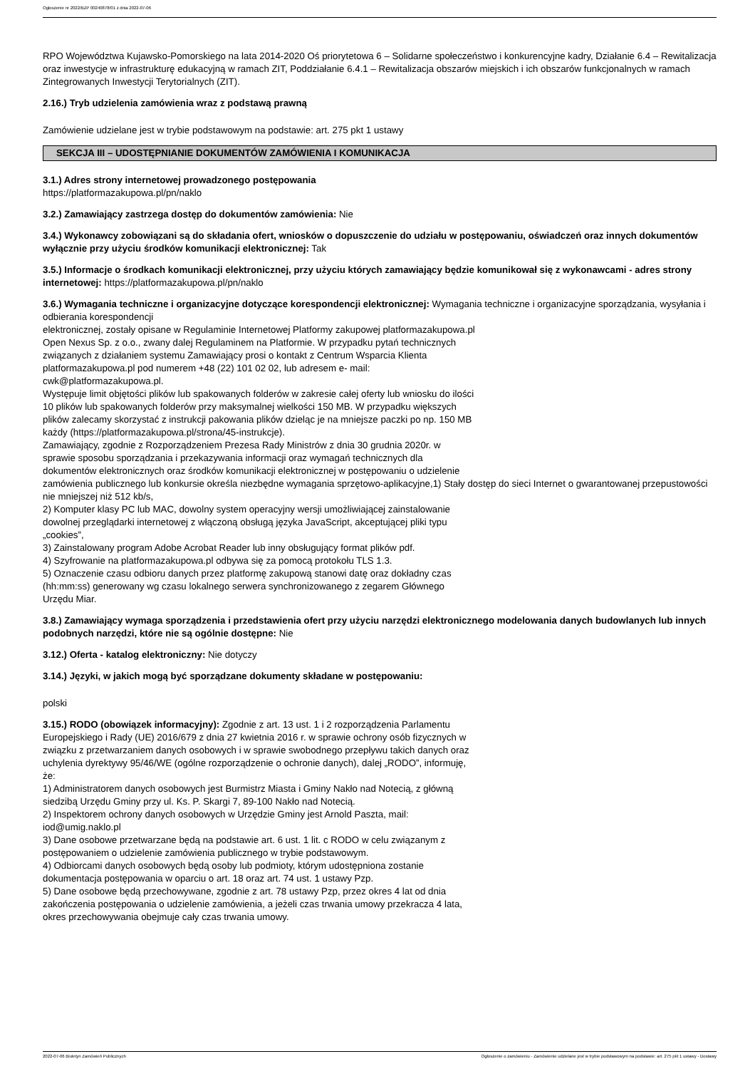Ogłoszenie nr 2022/BZP 00240878/01 z dnia 2022-07-06
RPO Województwa Kujawsko-Pomorskiego na lata 2014-2020 Oś priorytetowa 6 – Solidarne społeczeństwo i konkurencyjne kadry, Działanie 6.4 – Rewitalizacja oraz inwestycje w infrastrukturę edukacyjną w ramach ZIT, Poddziałanie 6.4.1 – Rewitalizacja obszarów miejskich i ich obszarów funkcjonalnych w ramach Zintegrowanych Inwestycji Terytorialnych (ZIT).
2.16.) Tryb udzielenia zamówienia wraz z podstawą prawną
Zamówienie udzielane jest w trybie podstawowym na podstawie: art. 275 pkt 1 ustawy
SEKCJA III – UDOSTĘPNIANIE DOKUMENTÓW ZAMÓWIENIA I KOMUNIKACJA
3.1.) Adres strony internetowej prowadzonego postępowania
https://platformazakupowa.pl/pn/naklo
3.2.) Zamawiający zastrzega dostęp do dokumentów zamówienia: Nie
3.4.) Wykonawcy zobowiązani są do składania ofert, wniosków o dopuszczenie do udziału w postępowaniu, oświadczeń oraz innych dokumentów wyłącznie przy użyciu środków komunikacji elektronicznej: Tak
3.5.) Informacje o środkach komunikacji elektronicznej, przy użyciu których zamawiający będzie komunikował się z wykonawcami - adres strony internetowej: https://platformazakupowa.pl/pn/naklo
3.6.) Wymagania techniczne i organizacyjne dotyczące korespondencji elektronicznej: Wymagania techniczne i organizacyjne sporządzania, wysyłania i odbierania korespondencji
elektronicznej, zostały opisane w Regulaminie Internetowej Platformy zakupowej platformazakupowa.pl
Open Nexus Sp. z o.o., zwany dalej Regulaminem na Platformie. W przypadku pytań technicznych
związanych z działaniem systemu Zamawiający prosi o kontakt z Centrum Wsparcia Klienta
platformazakupowa.pl pod numerem +48 (22) 101 02 02, lub adresem e- mail:
cwk@platformazakupowa.pl.
Występuje limit objętości plików lub spakowanych folderów w zakresie całej oferty lub wniosku do ilości
10 plików lub spakowanych folderów przy maksymalnej wielkości 150 MB. W przypadku większych
plików zalecamy skorzystać z instrukcji pakowania plików dzieląc je na mniejsze paczki po np. 150 MB
każdy (https://platformazakupowa.pl/strona/45-instrukcje).
Zamawiający, zgodnie z Rozporządzeniem Prezesa Rady Ministrów z dnia 30 grudnia 2020r. w
sprawie sposobu sporządzania i przekazywania informacji oraz wymagań technicznych dla
dokumentów elektronicznych oraz środków komunikacji elektronicznej w postępowaniu o udzielenie
zamówienia publicznego lub konkursie określa niezbędne wymagania sprzętowo-aplikacyjne,1) Stały dostęp do sieci Internet o gwarantowanej przepustowości nie mniejszej niż 512 kb/s,
2) Komputer klasy PC lub MAC, dowolny system operacyjny wersji umożliwiającej zainstalowanie
dowolnej przeglądarki internetowej z włączoną obsługą języka JavaScript, akceptującej pliki typu
„cookies”,
3) Zainstalowany program Adobe Acrobat Reader lub inny obsługujący format plików pdf.
4) Szyfrowanie na platformazakupowa.pl odbywa się za pomocą protokołu TLS 1.3.
5) Oznaczenie czasu odbioru danych przez platformę zakupową stanowi datę oraz dokładny czas
(hh:mm:ss) generowany wg czasu lokalnego serwera synchronizowanego z zegarem Głównego
Urzędu Miar.
3.8.) Zamawiający wymaga sporządzenia i przedstawienia ofert przy użyciu narzędzi elektronicznego modelowania danych budowlanych lub innych podobnych narzędzi, które nie są ogólnie dostępne: Nie
3.12.) Oferta - katalog elektroniczny: Nie dotyczy
3.14.) Języki, w jakich mogą być sporządzane dokumenty składane w postępowaniu:
polski
3.15.) RODO (obowiązek informacyjny): Zgodnie z art. 13 ust. 1 i 2 rozporządzenia Parlamentu
Europejskiego i Rady (UE) 2016/679 z dnia 27 kwietnia 2016 r. w sprawie ochrony osób fizycznych w
związku z przetwarzaniem danych osobowych i w sprawie swobodnego przepływu takich danych oraz
uchylenia dyrektywy 95/46/WE (ogólne rozporządzenie o ochronie danych), dalej „RODO”, informuję,
że:
1) Administratorem danych osobowych jest Burmistrz Miasta i Gminy Nakło nad Notecią, z główną
siedzibą Urzędu Gminy przy ul. Ks. P. Skargi 7, 89-100 Nakło nad Notecią.
2) Inspektorem ochrony danych osobowych w Urzędzie Gminy jest Arnold Paszta, mail:
iod@umig.naklo.pl
3) Dane osobowe przetwarzane będą na podstawie art. 6 ust. 1 lit. c RODO w celu związanym z
postępowaniem o udzielenie zamówienia publicznego w trybie podstawowym.
4) Odbiorcami danych osobowych będą osoby lub podmioty, którym udostępniona zostanie
dokumentacja postępowania w oparciu o art. 18 oraz art. 74 ust. 1 ustawy Pzp.
5) Dane osobowe będą przechowywane, zgodnie z art. 78 ustawy Pzp, przez okres 4 lat od dnia
zakończenia postępowania o udzielenie zamówienia, a jeżeli czas trwania umowy przekracza 4 lata,
okres przechowywania obejmuje cały czas trwania umowy.
2022-07-06 Biuletyn Zamówień Publicznych Ogłoszenie o zamówieniu - Zamówienie udzielane jest w trybie podstawowym na podstawie: art. 275 pkt 1 ustawy - Dostawy